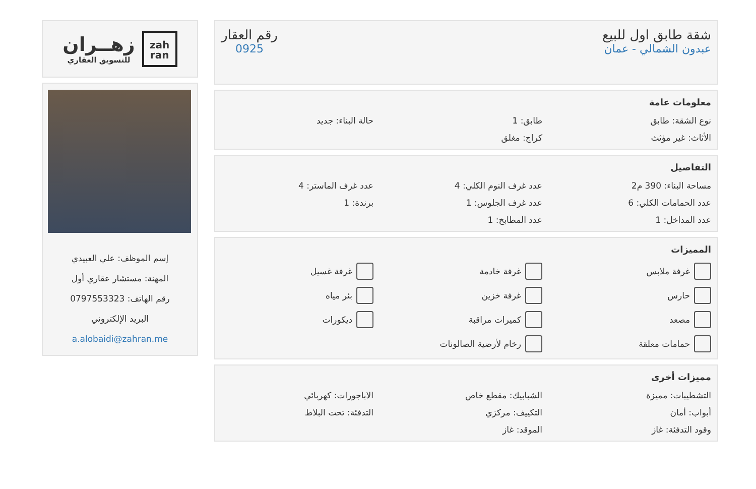شقة طابق اول للبيع
عبدون الشمالي - عمان
رقم العقار
0925
معلومات عامة
نوع الشقة: طابق
طابق: 1
حالة البناء: جديد
الأثاث: غير مؤثث
كراج: مغلق
التفاصيل
مساحة البناء: 390 م2
عدد غرف النوم الكلي: 4
عدد غرف الماستر: 4
عدد الحمامات الكلي: 6
عدد غرف الجلوس: 1
برندة: 1
عدد المداخل: 1
عدد المطابخ: 1
المميزات
غرفة ملابس
غرفة خادمة
غرفة غسيل
حارس
غرفة خزين
بئر مياه
مصعد
كميرات مراقبة
ديكورات
حمامات معلقة
رخام لأرضية الصالونات
مميزات أخرى
التشطيبات: مميزة
الشبابيك: مقطع خاص
الاباجورات: كهربائي
أبواب: أمان
التكييف: مركزي
التدفئة: تحت البلاط
وقود التدفئة: غاز
الموقد: غاز
zah
ran
زهــران
للتسويق العقاري
إسم الموظف: علي العبيدي
المهنة: مستشار عقاري أول
رقم الهاتف: 0797553323
البريد الإلكتروني
a.alobaidi@zahran.me